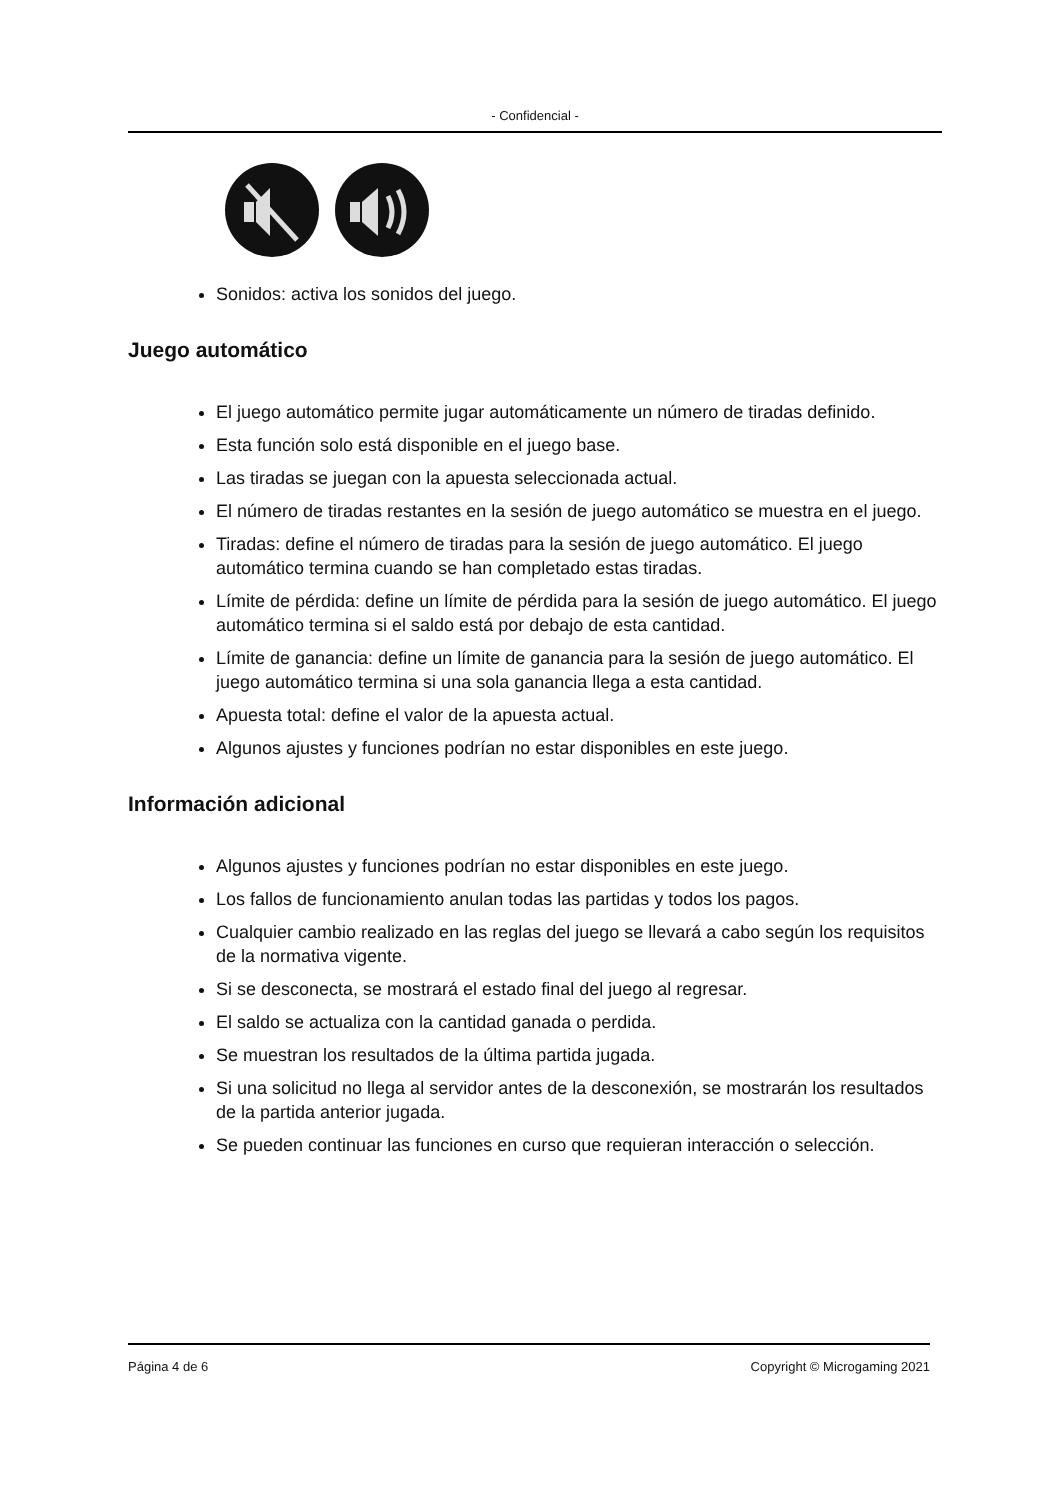- Confidencial -
Sonidos: activa los sonidos del juego.
Juego automático
El juego automático permite jugar automáticamente un número de tiradas definido.
Esta función solo está disponible en el juego base.
Las tiradas se juegan con la apuesta seleccionada actual.
El número de tiradas restantes en la sesión de juego automático se muestra en el juego.
Tiradas: define el número de tiradas para la sesión de juego automático. El juego automático termina cuando se han completado estas tiradas.
Límite de pérdida: define un límite de pérdida para la sesión de juego automático. El juego automático termina si el saldo está por debajo de esta cantidad.
Límite de ganancia: define un límite de ganancia para la sesión de juego automático. El juego automático termina si una sola ganancia llega a esta cantidad.
Apuesta total: define el valor de la apuesta actual.
Algunos ajustes y funciones podrían no estar disponibles en este juego.
Información adicional
Algunos ajustes y funciones podrían no estar disponibles en este juego.
Los fallos de funcionamiento anulan todas las partidas y todos los pagos.
Cualquier cambio realizado en las reglas del juego se llevará a cabo según los requisitos de la normativa vigente.
Si se desconecta, se mostrará el estado final del juego al regresar.
El saldo se actualiza con la cantidad ganada o perdida.
Se muestran los resultados de la última partida jugada.
Si una solicitud no llega al servidor antes de la desconexión, se mostrarán los resultados de la partida anterior jugada.
Se pueden continuar las funciones en curso que requieran interacción o selección.
Página 4 de 6 Copyright © Microgaming 2021